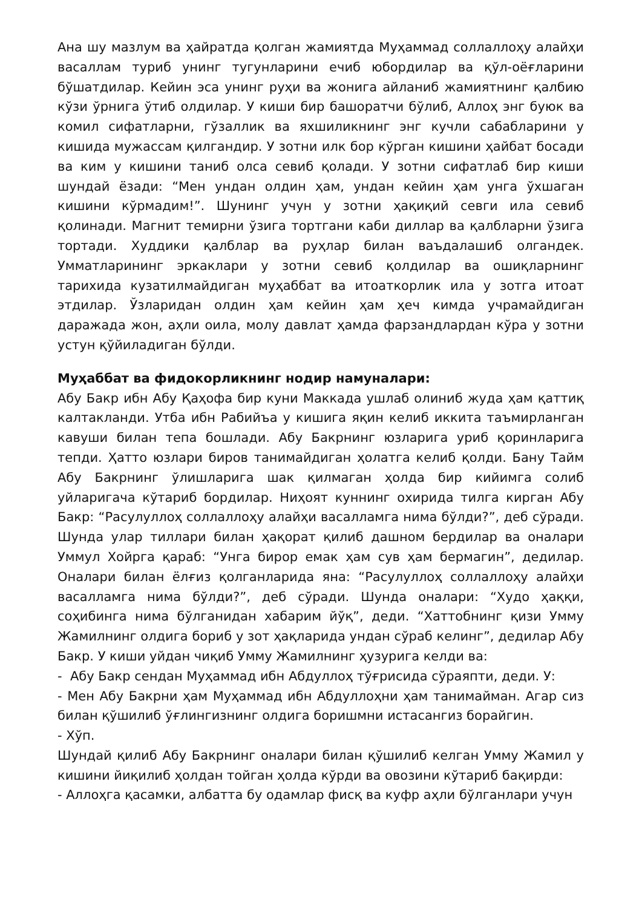Ана шу мазлум ва ҳайратда қолган жамиятда Муҳаммад соллаллоҳу алайҳи васаллам туриб унинг тугунларини ечиб юбордилар ва қўл-оёғларини бўшатдилар. Кейин эса унинг руҳи ва жонига айланиб жамиятнинг қалбию кўзи ўрнига ўтиб олдилар. У киши бир башоратчи бўлиб, Аллоҳ энг буюк ва комил сифатларни, гўзаллик ва яхшиликнинг энг кучли сабабларини у кишида мужассам қилгандир. У зотни илк бор кўрган кишини ҳайбат босади ва ким у кишини таниб олса севиб қолади. У зотни сифатлаб бир киши шундай ёзади: “Мен ундан олдин ҳам, ундан кейин ҳам унга ўхшаган кишини кўрмадим!”. Шунинг учун у зотни ҳақиқий севги ила севиб қолинади. Магнит темирни ўзига тортгани каби диллар ва қалбларни ўзига тортади. Худдики қалблар ва руҳлар билан ваъдалашиб олгандек. Умматларининг эркаклари у зотни севиб қолдилар ва ошиқларнинг тарихида кузатилмайдиган муҳаббат ва итоаткорлик ила у зотга итоат этдилар. Ўзларидан олдин ҳам кейин ҳам ҳеч кимда учрамайдиган даражада жон, аҳли оила, молу давлат ҳамда фарзандлардан кўра у зотни устун қўйиладиган бўлди.
Муҳаббат ва фидокорликнинг нодир намуналари:
Абу Бакр ибн Абу Қаҳофа бир куни Маккада ушлаб олиниб жуда ҳам қаттиқ калтакланди. Утба ибн Рабийъа у кишига яқин келиб иккита таъмирланган кавуши билан тепа бошлади. Абу Бакрнинг юзларига уриб қоринларига тепди. Ҳатто юзлари биров танимайдиган ҳолатга келиб қолди. Бану Тайм Абу Бакрнинг ўлишларига шак қилмаган ҳолда бир кийимга солиб уйларигача кўтариб бордилар. Ниҳоят куннинг охирида тилга кирган Абу Бакр: “Расулуллоҳ соллаллоҳу алайҳи васалламга нима бўлди?”, деб сўради. Шунда улар тиллари билан ҳақорат қилиб дашном бердилар ва оналари Уммул Хойрга қараб: “Унга бирор емак ҳам сув ҳам бермагин”, дедилар. Оналари билан ёлғиз қолганларида яна: “Расулуллоҳ соллаллоҳу алайҳи васалламга нима бўлди?”, деб сўради. Шунда оналари: “Худо ҳаққи, соҳибинга нима бўлганидан хабарим йўқ”, деди. “Хаттобнинг қизи Умму Жамилнинг олдига бориб у зот ҳақларида ундан сўраб келинг”, дедилар Абу Бакр. У киши уйдан чиқиб Умму Жамилнинг ҳузурига келди ва:
- Абу Бакр сендан Муҳаммад ибн Абдуллоҳ тўғрисида сўраяпти, деди. У:
- Мен Абу Бакрни ҳам Муҳаммад ибн Абдуллоҳни ҳам танимайман. Агар сиз билан қўшилиб ўғлингизнинг олдига боришмни истасангиз борайгин.
- Хўп.
Шундай қилиб Абу Бакрнинг оналари билан қўшилиб келган Умму Жамил у кишини йиқилиб ҳолдан тойган ҳолда кўрди ва овозини кўтариб бақирди:
- Аллоҳга қасамки, албатта бу одамлар фисқ ва куфр аҳли бўлганлари учун